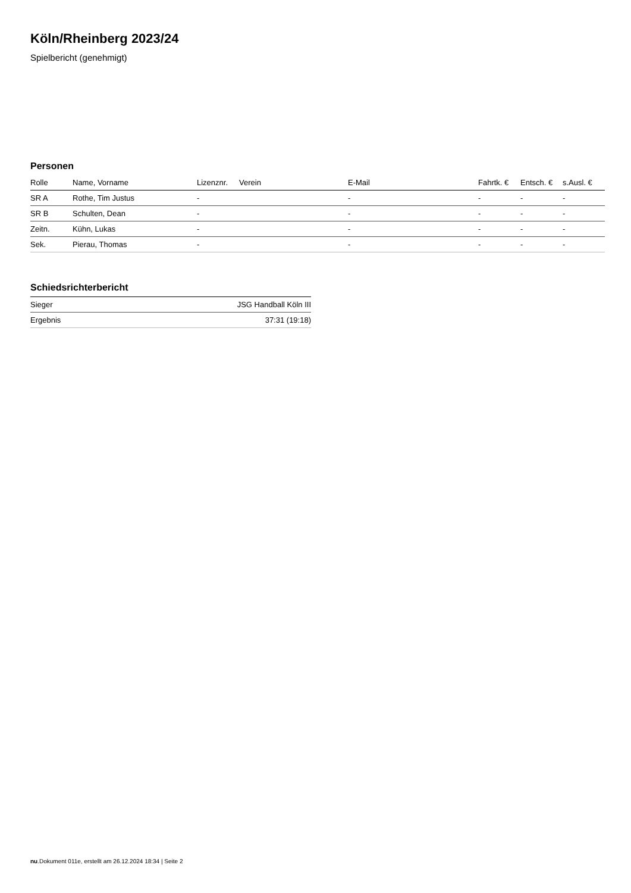Köln/Rheinberg 2023/24
Spielbericht (genehmigt)
Personen
| Rolle | Name, Vorname | Lizenznr. | Verein | E-Mail | Fahrtk. € | Entsch. € | s.Ausl. € |
| --- | --- | --- | --- | --- | --- | --- | --- |
| SR A | Rothe, Tim Justus | - | | - | - | - | - |
| SR B | Schulten, Dean | - | | - | - | - | - |
| Zeitn. | Kühn, Lukas | - | | - | - | - | - |
| Sek. | Pierau, Thomas | - | | - | - | - | - |
Schiedsrichterbericht
| Sieger | JSG Handball Köln III |
| Ergebnis | 37:31 (19:18) |
nu.Dokument 011e, erstellt am 26.12.2024 18:34 | Seite 2